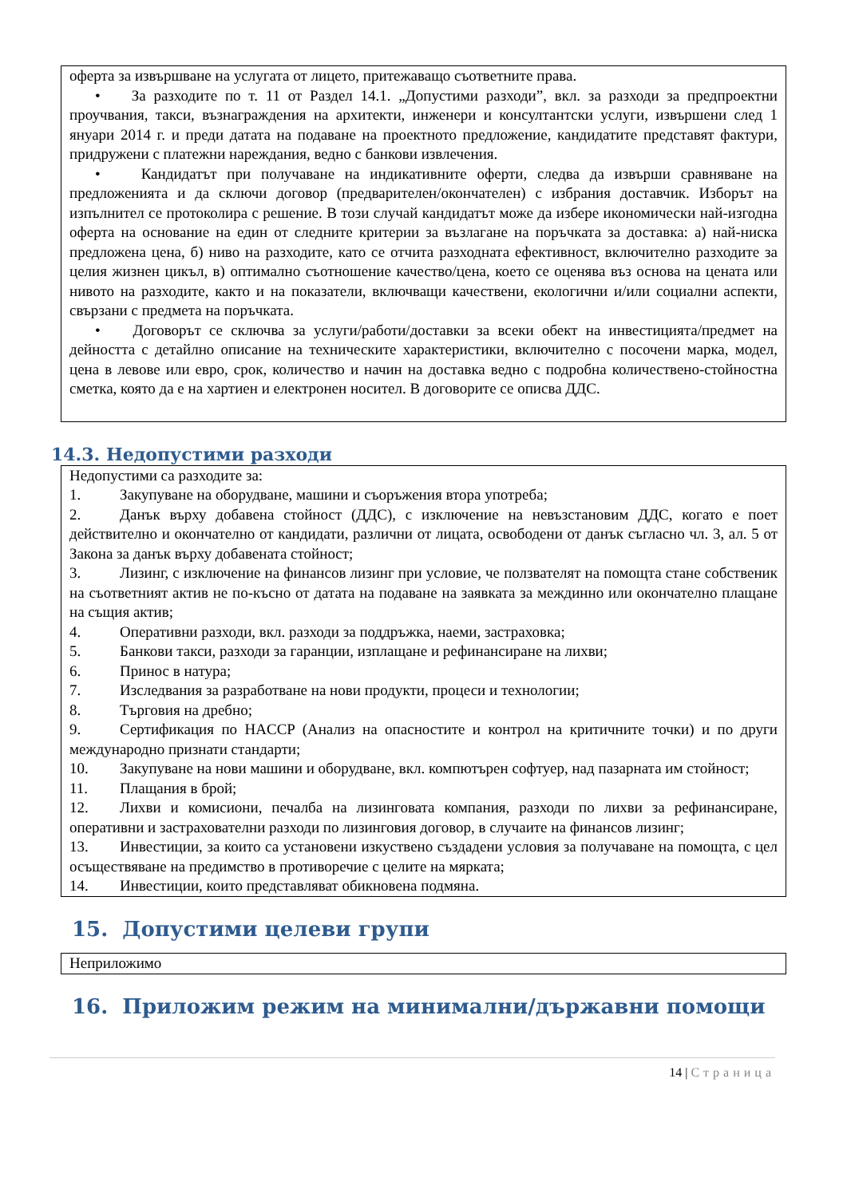оферта за извършване на услугата от лицето, притежаващо съответните права.
• За разходите по т. 11 от Раздел 14.1. „Допустими разходи”, вкл. за разходи за предпроектни проучвания, такси, възнаграждения на архитекти, инженери и консултантски услуги, извършени след 1 януари 2014 г. и преди датата на подаване на проектното предложение, кандидатите представят фактури, придружени с платежни нареждания, ведно с банкови извлечения.
• Кандидатът при получаване на индикативните оферти, следва да извърши сравняване на предложенията и да сключи договор (предварителен/окончателен) с избрания доставчик. Изборът на изпълнител се протоколира с решение. В този случай кандидатът може да избере икономически най-изгодна оферта на основание на един от следните критерии за възлагане на поръчката за доставка: а) най-ниска предложена цена, б) ниво на разходите, като се отчита разходната ефективност, включително разходите за целия жизнен цикъл, в) оптимално съотношение качество/цена, което се оценява въз основа на цената или нивото на разходите, както и на показатели, включващи качествени, екологични и/или социални аспекти, свързани с предмета на поръчката.
• Договорът се сключва за услуги/работи/доставки за всеки обект на инвестицията/предмет на дейността с детайлно описание на техническите характеристики, включително с посочени марка, модел, цена в левове или евро, срок, количество и начин на доставка ведно с подробна количествено-стойностна сметка, която да е на хартиен и електронен носител. В договорите се описва ДДС.
14.3. Недопустими разходи
Недопустими са разходите за:
1. Закупуване на оборудване, машини и съоръжения втора употреба;
2. Данък върху добавена стойност (ДДС), с изключение на невъзстановим ДДС, когато е поет действително и окончателно от кандидати, различни от лицата, освободени от данък съгласно чл. 3, ал. 5 от Закона за данък върху добавената стойност;
3. Лизинг, с изключение на финансов лизинг при условие, че ползвателят на помощта стане собственик на съответният актив не по-късно от датата на подаване на заявката за междинно или окончателно плащане на същия актив;
4. Оперативни разходи, вкл. разходи за поддръжка, наеми, застраховка;
5. Банкови такси, разходи за гаранции, изплащане и рефинансиране на лихви;
6. Принос в натура;
7. Изследвания за разработване на нови продукти, процеси и технологии;
8. Търговия на дребно;
9. Сертификация по HACCP (Анализ на опасностите и контрол на критичните точки) и по други международно признати стандарти;
10. Закупуване на нови машини и оборудване, вкл. компютърен софтуер, над пазарната им стойност;
11. Плащания в брой;
12. Лихви и комисиони, печалба на лизинговата компания, разходи по лихви за рефинансиране, оперативни и застрахователни разходи по лизинговия договор, в случаите на финансов лизинг;
13. Инвестиции, за които са установени изкуствено създадени условия за получаване на помощта, с цел осъществяване на предимство в противоречие с целите на мярката;
14. Инвестиции, които представляват обикновена подмяна.
15. Допустими целеви групи
Неприложимо
16. Приложим режим на минимални/държавни помощи
14 | Страница